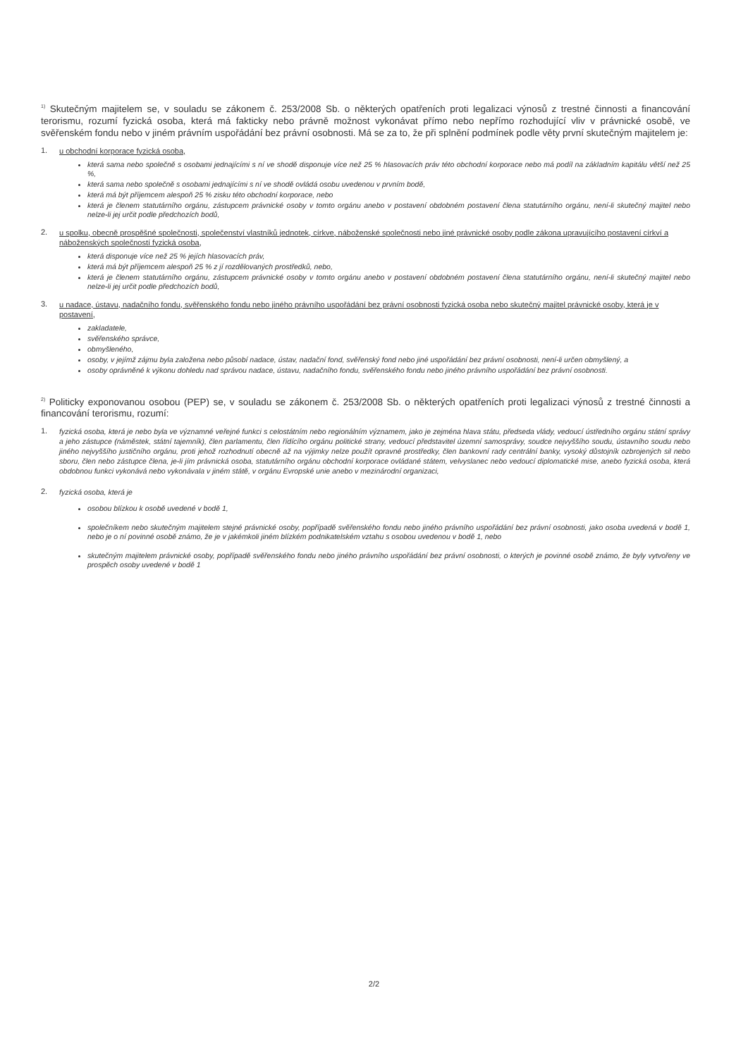<sup>1)</sup> Skutečným majitelem se, v souladu se zákonem č. 253/2008 Sb. o některých opatřeních proti legalizaci výnosů z trestné činnosti a financování terorismu, rozumí fyzická osoba, která má fakticky nebo právně možnost vykonávat přímo nebo nepřímo rozhodující vliv v právnické osobě, ve svěřenském fondu nebo v jiném právním uspořádání bez právní osobnosti. Má se za to, že při splnění podmínek podle věty první skutečným majitelem je:
1. u obchodní korporace fyzická osoba,
která sama nebo společně s osobami jednajícími s ní ve shodě disponuje více než 25 % hlasovacích práv této obchodní korporace nebo má podíl na základním kapitálu větší než 25 %,
která sama nebo společně s osobami jednajícími s ní ve shodě ovládá osobu uvedenou v prvním bodě,
která má být příjemcem alespoň 25 % zisku této obchodní korporace, nebo
která je členem statutárního orgánu, zástupcem právnické osoby v tomto orgánu anebo v postavení obdobném postavení člena statutárního orgánu, není-li skutečný majitel nebo nelze-li jej určit podle předchozích bodů,
2. u spolku, obecně prospěšné společnosti, společenství vlastníků jednotek, církve, náboženské společnosti nebo jiné právnické osoby podle zákona upravujícího postavení církví a náboženských společností fyzická osoba,
která disponuje více než 25 % jejích hlasovacích práv,
která má být příjemcem alespoň 25 % z jí rozdělovaných prostředků, nebo,
která je členem statutárního orgánu, zástupcem právnické osoby v tomto orgánu anebo v postavení obdobném postavení člena statutárního orgánu, není-li skutečný majitel nebo nelze-li jej určit podle předchozích bodů,
3. u nadace, ústavu, nadačního fondu, svěřenského fondu nebo jiného právního uspořádání bez právní osobnosti fyzická osoba nebo skutečný majitel právnické osoby, která je v postavení,
zakladatele,
svěřenského správce,
obmyšleného,
osoby, v jejímž zájmu byla založena nebo působí nadace, ústav, nadační fond, svěřenský fond nebo jiné uspořádání bez právní osobnosti, není-li určen obmyšlený, a
osoby oprávněné k výkonu dohledu nad správou nadace, ústavu, nadačního fondu, svěřenského fondu nebo jiného právního uspořádání bez právní osobnosti.
<sup>2)</sup> Politicky exponovanou osobou (PEP) se, v souladu se zákonem č. 253/2008 Sb. o některých opatřeních proti legalizaci výnosů z trestné činnosti a financování terorismu, rozumí:
1. fyzická osoba, která je nebo byla ve významné veřejné funkci s celostátním nebo regionálním významem, jako je zejména hlava státu, předseda vlády, vedoucí ústředního orgánu státní správy a jeho zástupce (náměstek, státní tajemník), člen parlamentu, člen řídícího orgánu politické strany, vedoucí představitel územní samosprávy, soudce nejvyššího soudu, ústavního soudu nebo jiného nejvyššího justičního orgánu, proti jehož rozhodnutí obecně až na výjimky nelze použít opravné prostředky, člen bankovní rady centrální banky, vysoký důstojník ozbrojených sil nebo sboru, člen nebo zástupce člena, je-li jím právnická osoba, statutárního orgánu obchodní korporace ovládané státem, velvyslanec nebo vedoucí diplomatické mise, anebo fyzická osoba, která obdobnou funkci vykonává nebo vykonávala v jiném státě, v orgánu Evropské unie anebo v mezinárodní organizaci,
2. fyzická osoba, která je
osobou blízkou k osobě uvedené v bodě 1,
společníkem nebo skutečným majitelem stejné právnické osoby, popřípadě svěřenského fondu nebo jiného právního uspořádání bez právní osobnosti, jako osoba uvedená v bodě 1, nebo je o ní povinné osobě známo, že je v jakémkoli jiném blízkém podnikatelském vztahu s osobou uvedenou v bodě 1, nebo
skutečným majitelem právnické osoby, popřípadě svěřenského fondu nebo jiného právního uspořádání bez právní osobnosti, o kterých je povinné osobě známo, že byly vytvořeny ve prospěch osoby uvedené v bodě 1
2/2